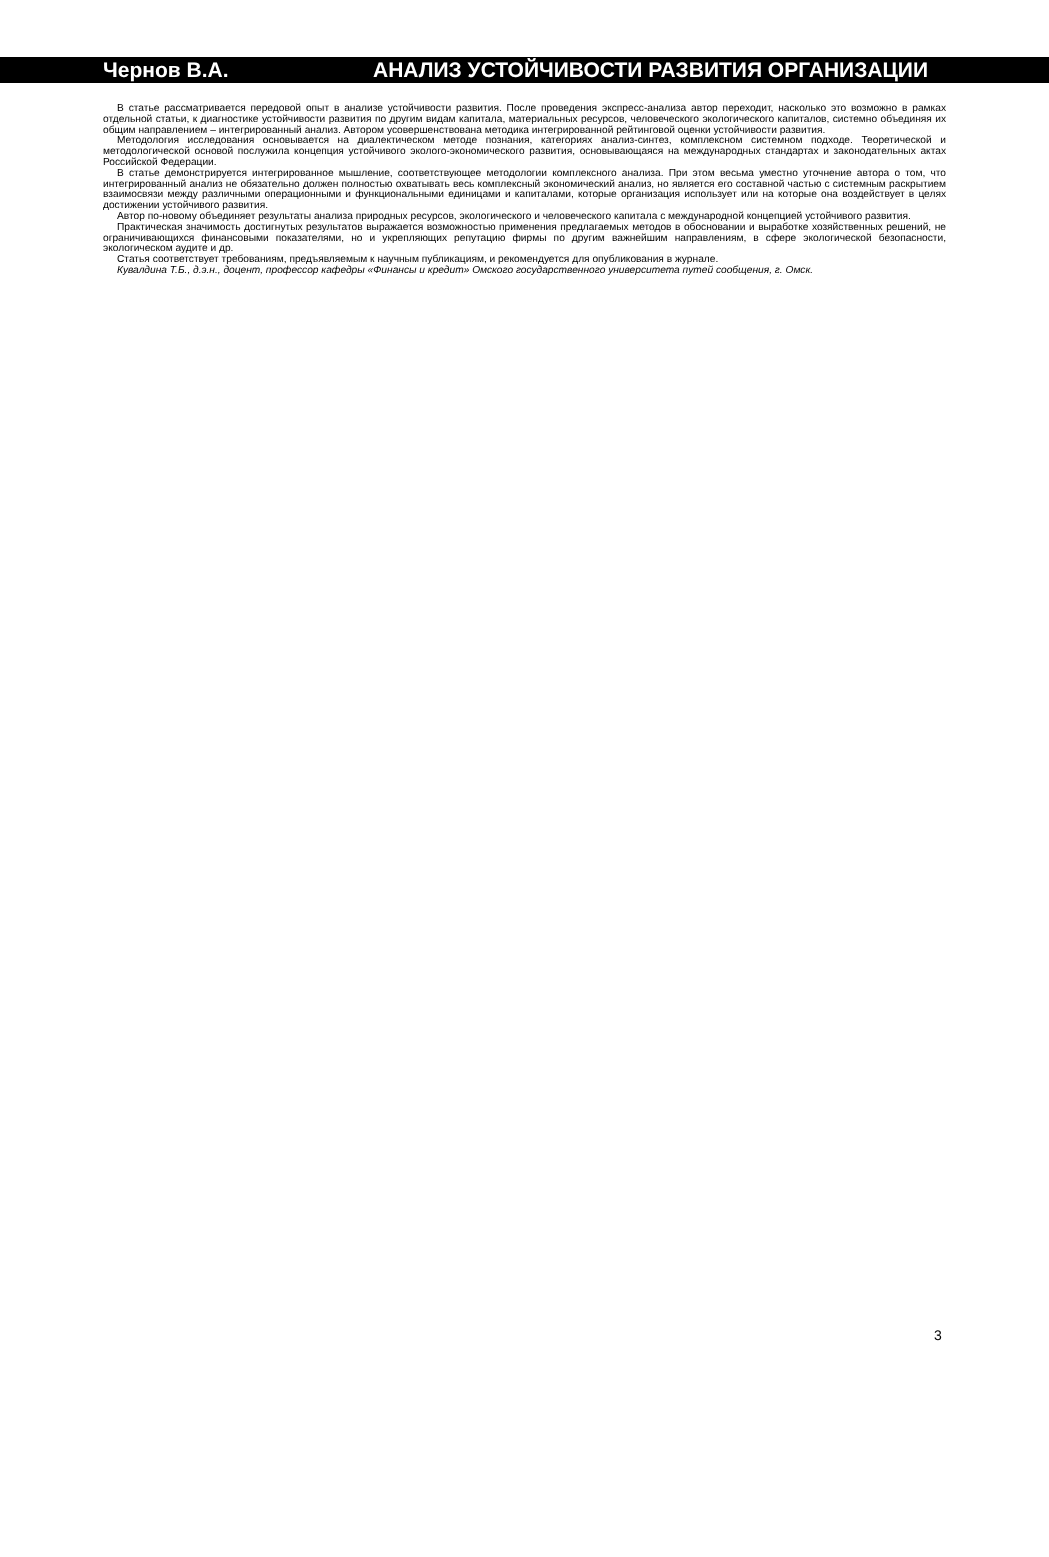Чернов В.А. АНАЛИЗ УСТОЙЧИВОСТИ РАЗВИТИЯ ОРГАНИЗАЦИИ
В статье рассматривается передовой опыт в анализе устойчивости развития. После проведения экспресс-анализа автор переходит, насколько это возможно в рамках отдельной статьи, к диагностике устойчивости развития по другим видам капитала, материальных ресурсов, человеческого экологического капиталов, системно объединяя их общим направлением – интегрированный анализ. Автором усовершенствована методика интегрированной рейтинговой оценки устойчивости развития.
Методология исследования основывается на диалектическом методе познания, категориях анализ-синтез, комплексном системном подходе. Теоретической и методологической основой послужила концепция устойчивого эколого-экономического развития, основывающаяся на международных стандартах и законодательных актах Российской Федерации.
В статье демонстрируется интегрированное мышление, соответствующее методологии комплексного анализа. При этом весьма уместно уточнение автора о том, что интегрированный анализ не обязательно должен полностью охватывать весь комплексный экономический анализ, но является его составной частью с системным раскрытием взаимосвязи между различными операционными и функциональными единицами и капиталами, которые организация использует или на которые она воздействует в целях достижении устойчивого развития.
Автор по-новому объединяет результаты анализа природных ресурсов, экологического и человеческого капитала с международной концепцией устойчивого развития.
Практическая значимость достигнутых результатов выражается возможностью применения предлагаемых методов в обосновании и выработке хозяйственных решений, не ограничивающихся финансовыми показателями, но и укрепляющих репутацию фирмы по другим важнейшим направлениям, в сфере экологической безопасности, экологическом аудите и др.
Статья соответствует требованиям, предъявляемым к научным публикациям, и рекомендуется для опубликования в журнале.
Кувалдина Т.Б., д.э.н., доцент, профессор кафедры «Финансы и кредит» Омского государственного университета путей сообщения, г. Омск.
3